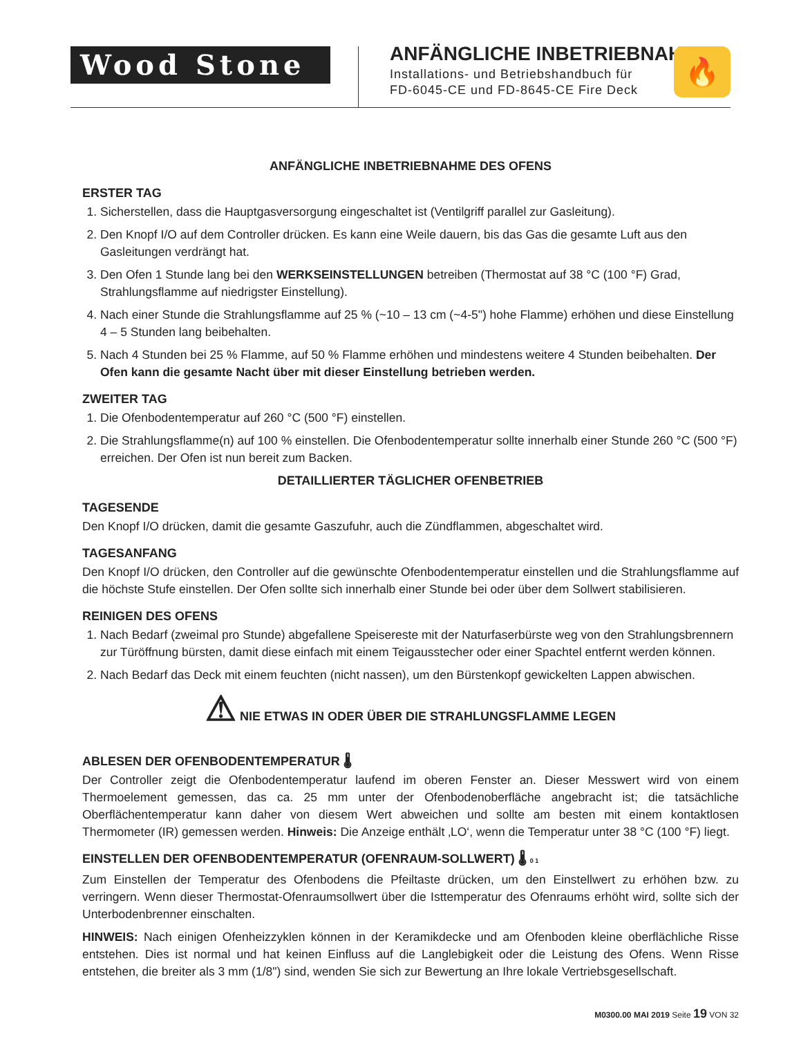Wood Stone
ANFÄNGLICHE INBETRIEBNAHME
Installations- und Betriebshandbuch für
FD-6045-CE und FD-8645-CE Fire Deck
🔥
ANFÄNGLICHE INBETRIEBNAHME DES OFENS
ERSTER TAG
1. Sicherstellen, dass die Hauptgasversorgung eingeschaltet ist (Ventilgriff parallel zur Gasleitung).
2. Den Knopf I/O auf dem Controller drücken. Es kann eine Weile dauern, bis das Gas die gesamte Luft aus den Gasleitungen verdrängt hat.
3. Den Ofen 1 Stunde lang bei den WERKSEINSTELLUNGEN betreiben (Thermostat auf 38 °C (100 °F) Grad, Strahlungsflamme auf niedrigster Einstellung).
4. Nach einer Stunde die Strahlungsflamme auf 25 % (~10 – 13 cm (~4-5") hohe Flamme) erhöhen und diese Einstellung 4 – 5 Stunden lang beibehalten.
5. Nach 4 Stunden bei 25 % Flamme, auf 50 % Flamme erhöhen und mindestens weitere 4 Stunden beibehalten. Der Ofen kann die gesamte Nacht über mit dieser Einstellung betrieben werden.
ZWEITER TAG
1. Die Ofenbodentemperatur auf 260 °C (500 °F) einstellen.
2. Die Strahlungsflamme(n) auf 100 % einstellen. Die Ofenbodentemperatur sollte innerhalb einer Stunde 260 °C (500 °F) erreichen. Der Ofen ist nun bereit zum Backen.
DETAILLIERTER TÄGLICHER OFENBETRIEB
TAGESENDE
Den Knopf I/O drücken, damit die gesamte Gaszufuhr, auch die Zündflammen, abgeschaltet wird.
TAGESANFANG
Den Knopf I/O drücken, den Controller auf die gewünschte Ofenbodentemperatur einstellen und die Strahlungsflamme auf die höchste Stufe einstellen. Der Ofen sollte sich innerhalb einer Stunde bei oder über dem Sollwert stabilisieren.
REINIGEN DES OFENS
1. Nach Bedarf (zweimal pro Stunde) abgefallene Speisereste mit der Naturfaserbürste weg von den Strahlungsbrennern zur Türöffnung bürsten, damit diese einfach mit einem Teigausstecher oder einer Spachtel entfernt werden können.
2. Nach Bedarf das Deck mit einem feuchten (nicht nassen), um den Bürstenkopf gewickelten Lappen abwischen.
⚠ NIE ETWAS IN ODER ÜBER DIE STRAHLUNGSFLAMME LEGEN
ABLESEN DER OFENBODENTEMPERATUR 🌡
Der Controller zeigt die Ofenbodentemperatur laufend im oberen Fenster an. Dieser Messwert wird von einem Thermoelement gemessen, das ca. 25 mm unter der Ofenbodenoberfläche angebracht ist; die tatsächliche Oberflächentemperatur kann daher von diesem Wert abweichen und sollte am besten mit einem kontaktlosen Thermometer (IR) gemessen werden. Hinweis: Die Anzeige enthält ‚LO‘, wenn die Temperatur unter 38 °C (100 °F) liegt.
EINSTELLEN DER OFENBODENTEMPERATUR (OFENRAUM-SOLLWERT) 🌡 0 1
Zum Einstellen der Temperatur des Ofenbodens die Pfeiltaste drücken, um den Einstellwert zu erhöhen bzw. zu verringern. Wenn dieser Thermostat-Ofenraumsollwert über die Isttemperatur des Ofenraums erhöht wird, sollte sich der Unterbodenbrenner einschalten.
HINWEIS: Nach einigen Ofenheizzyklen können in der Keramikdecke und am Ofenboden kleine oberflächliche Risse entstehen. Dies ist normal und hat keinen Einfluss auf die Langlebigkeit oder die Leistung des Ofens. Wenn Risse entstehen, die breiter als 3 mm (1/8") sind, wenden Sie sich zur Bewertung an Ihre lokale Vertriebsgesellschaft.
M0300.00 MAI 2019 Seite 19 VON 32